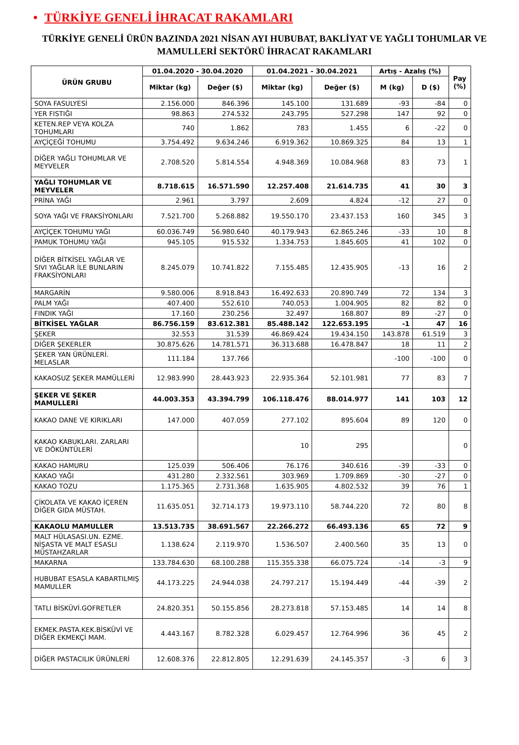• TÜRKİYE GENELİ İHRACAT RAKAMLARI
TÜRKİYE GENELİ ÜRÜN BAZINDA 2021 NİSAN AYI HUBUBAT, BAKLİYAT VE YAĞLI TOHUMLAR VE MAMULLERİ SEKTÖRÜ İHRACAT RAKAMLARI
| ÜRÜN GRUBU | 01.04.2020 - 30.04.2020 | | 01.04.2021 - 30.04.2021 | | Artış - Azalış (%) | | Pay (%) |
| --- | --- | --- | --- | --- | --- | --- | --- |
| | Miktar (kg) | Değer ($) | Miktar (kg) | Değer ($) | M (kg) | D ($) | |
| SOYA FASULYESİ | 2.156.000 | 846.396 | 145.100 | 131.689 | -93 | -84 | 0 |
| YER FISTIĞI | 98.863 | 274.532 | 243.795 | 527.298 | 147 | 92 | 0 |
| KETEN.REP VEYA KOLZA TOHUMLARI | 740 | 1.862 | 783 | 1.455 | 6 | -22 | 0 |
| AYÇİÇEĞİ TOHUMU | 3.754.492 | 9.634.246 | 6.919.362 | 10.869.325 | 84 | 13 | 1 |
| DİĞER YAĞLI TOHUMLAR VE MEYVELER | 2.708.520 | 5.814.554 | 4.948.369 | 10.084.968 | 83 | 73 | 1 |
| YAĞLI TOHUMLAR VE MEYVELER | 8.718.615 | 16.571.590 | 12.257.408 | 21.614.735 | 41 | 30 | 3 |
| PRİNA YAĞI | 2.961 | 3.797 | 2.609 | 4.824 | -12 | 27 | 0 |
| SOYA YAĞI VE FRAKSİYONLARI | 7.521.700 | 5.268.882 | 19.550.170 | 23.437.153 | 160 | 345 | 3 |
| AYÇİÇEK TOHUMU YAĞI | 60.036.749 | 56.980.640 | 40.179.943 | 62.865.246 | -33 | 10 | 8 |
| PAMUK TOHUMU YAĞI | 945.105 | 915.532 | 1.334.753 | 1.845.605 | 41 | 102 | 0 |
| DİĞER BİTKİSEL YAĞLAR VE SIVI YAĞLAR İLE BUNLARIN FRAKSİYONLARI | 8.245.079 | 10.741.822 | 7.155.485 | 12.435.905 | -13 | 16 | 2 |
| MARGARİN | 9.580.006 | 8.918.843 | 16.492.633 | 20.890.749 | 72 | 134 | 3 |
| PALM YAĞI | 407.400 | 552.610 | 740.053 | 1.004.905 | 82 | 82 | 0 |
| FINDIK YAĞI | 17.160 | 230.256 | 32.497 | 168.807 | 89 | -27 | 0 |
| BİTKİSEL YAĞLAR | 86.756.159 | 83.612.381 | 85.488.142 | 122.653.195 | -1 | 47 | 16 |
| ŞEKER | 32.553 | 31.539 | 46.869.424 | 19.434.150 | 143.878 | 61.519 | 3 |
| DİĞER ŞEKERLER | 30.875.626 | 14.781.571 | 36.313.688 | 16.478.847 | 18 | 11 | 2 |
| ŞEKER YAN ÜRÜNLERİ. MELASLAR | 111.184 | 137.766 | | | -100 | -100 | 0 |
| KAKAOSUZ ŞEKER MAMÜLLERİ | 12.983.990 | 28.443.923 | 22.935.364 | 52.101.981 | 77 | 83 | 7 |
| ŞEKER VE ŞEKER MAMULLERİ | 44.003.353 | 43.394.799 | 106.118.476 | 88.014.977 | 141 | 103 | 12 |
| KAKAO DANE VE KIRIKLARI | 147.000 | 407.059 | 277.102 | 895.604 | 89 | 120 | 0 |
| KAKAO KABUKLARI. ZARLARI VE DÖKÜNTÜLERİ | | | 10 | 295 | | | 0 |
| KAKAO HAMURU | 125.039 | 506.406 | 76.176 | 340.616 | -39 | -33 | 0 |
| KAKAO YAĞI | 431.280 | 2.332.561 | 303.969 | 1.709.869 | -30 | -27 | 0 |
| KAKAO TOZU | 1.175.365 | 2.731.368 | 1.635.905 | 4.802.532 | 39 | 76 | 1 |
| ÇİKOLATA VE KAKAO İÇEREN DİĞER GIDA MÜSTAH. | 11.635.051 | 32.714.173 | 19.973.110 | 58.744.220 | 72 | 80 | 8 |
| KAKAOLU MAMULLER | 13.513.735 | 38.691.567 | 22.266.272 | 66.493.136 | 65 | 72 | 9 |
| MALT HÜLASASI.UN. EZME. NİŞASTA VE MALT ESASLI MÜSTAHZARLAR | 1.138.624 | 2.119.970 | 1.536.507 | 2.400.560 | 35 | 13 | 0 |
| MAKARNA | 133.784.630 | 68.100.288 | 115.355.338 | 66.075.724 | -14 | -3 | 9 |
| HUBUBAT ESASLA KABARTILMIŞ MAMULLER | 44.173.225 | 24.944.038 | 24.797.217 | 15.194.449 | -44 | -39 | 2 |
| TATLI BİSKÜVİ.GOFRETLER | 24.820.351 | 50.155.856 | 28.273.818 | 57.153.485 | 14 | 14 | 8 |
| EKMEK.PASTA.KEK.BİSKÜVİ VE DİĞER EKMEKÇİ MAM. | 4.443.167 | 8.782.328 | 6.029.457 | 12.764.996 | 36 | 45 | 2 |
| DİĞER PASTACILIK ÜRÜNLERİ | 12.608.376 | 22.812.805 | 12.291.639 | 24.145.357 | -3 | 6 | 3 |